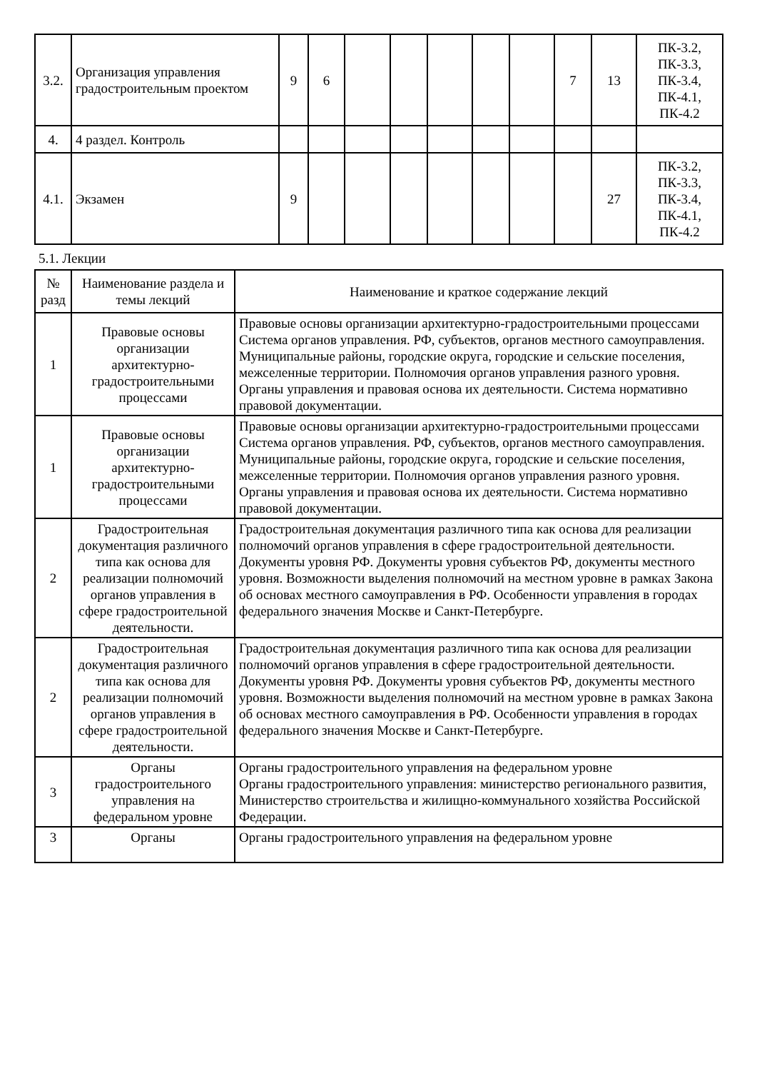| 3.2. | Организация управления градостроительным проектом | 9 | 6 | | | | | | 7 | 13 | ПК-3.2, ПК-3.3, ПК-3.4, ПК-4.1, ПК-4.2 |
| 4. | 4 раздел. Контроль | | | | | | | | | | |
| 4.1. | Экзамен | 9 | | | | | | | | 27 | ПК-3.2, ПК-3.3, ПК-3.4, ПК-4.1, ПК-4.2 |
5.1. Лекции
| № разд | Наименование раздела и темы лекций | Наименование и краткое содержание лекций |
| --- | --- | --- |
| 1 | Правовые основы организации архитектурно-градостроительными процессами | Правовые основы организации архитектурно-градостроительными процессами Система органов управления. РФ, субъектов, органов местного самоуправления. Муниципальные районы, городские округа, городские и сельские поселения, межселенные территории. Полномочия органов управления разного уровня. Органы управления и правовая основа их деятельности. Система нормативно правовой документации. |
| 1 | Правовые основы организации архитектурно-градостроительными процессами | Правовые основы организации архитектурно-градостроительными процессами Система органов управления. РФ, субъектов, органов местного самоуправления. Муниципальные районы, городские округа, городские и сельские поселения, межселенные территории. Полномочия органов управления разного уровня. Органы управления и правовая основа их деятельности. Система нормативно правовой документации. |
| 2 | Градостроительная документация различного типа как основа для реализации полномочий органов управления в сфере градостроительной деятельности. | Градостроительная документация различного типа как основа для реализации полномочий органов управления в сфере градостроительной деятельности. Документы уровня РФ. Документы уровня субъектов РФ, документы местного уровня. Возможности выделения полномочий на местном уровне в рамках Закона об основах местного самоуправления в РФ. Особенности управления в городах федерального значения Москве и Санкт-Петербурге. |
| 2 | Градостроительная документация различного типа как основа для реализации полномочий органов управления в сфере градостроительной деятельности. | Градостроительная документация различного типа как основа для реализации полномочий органов управления в сфере градостроительной деятельности. Документы уровня РФ. Документы уровня субъектов РФ, документы местного уровня. Возможности выделения полномочий на местном уровне в рамках Закона об основах местного самоуправления в РФ. Особенности управления в городах федерального значения Москве и Санкт-Петербурге. |
| 3 | Органы градостроительного управления на федеральном уровне | Органы градостроительного управления на федеральном уровне Органы градостроительного управления: министерство регионального развития, Министерство строительства и жилищно-коммунального хозяйства Российской Федерации. |
| 3 | Органы | Органы градостроительного управления на федеральном уровне |